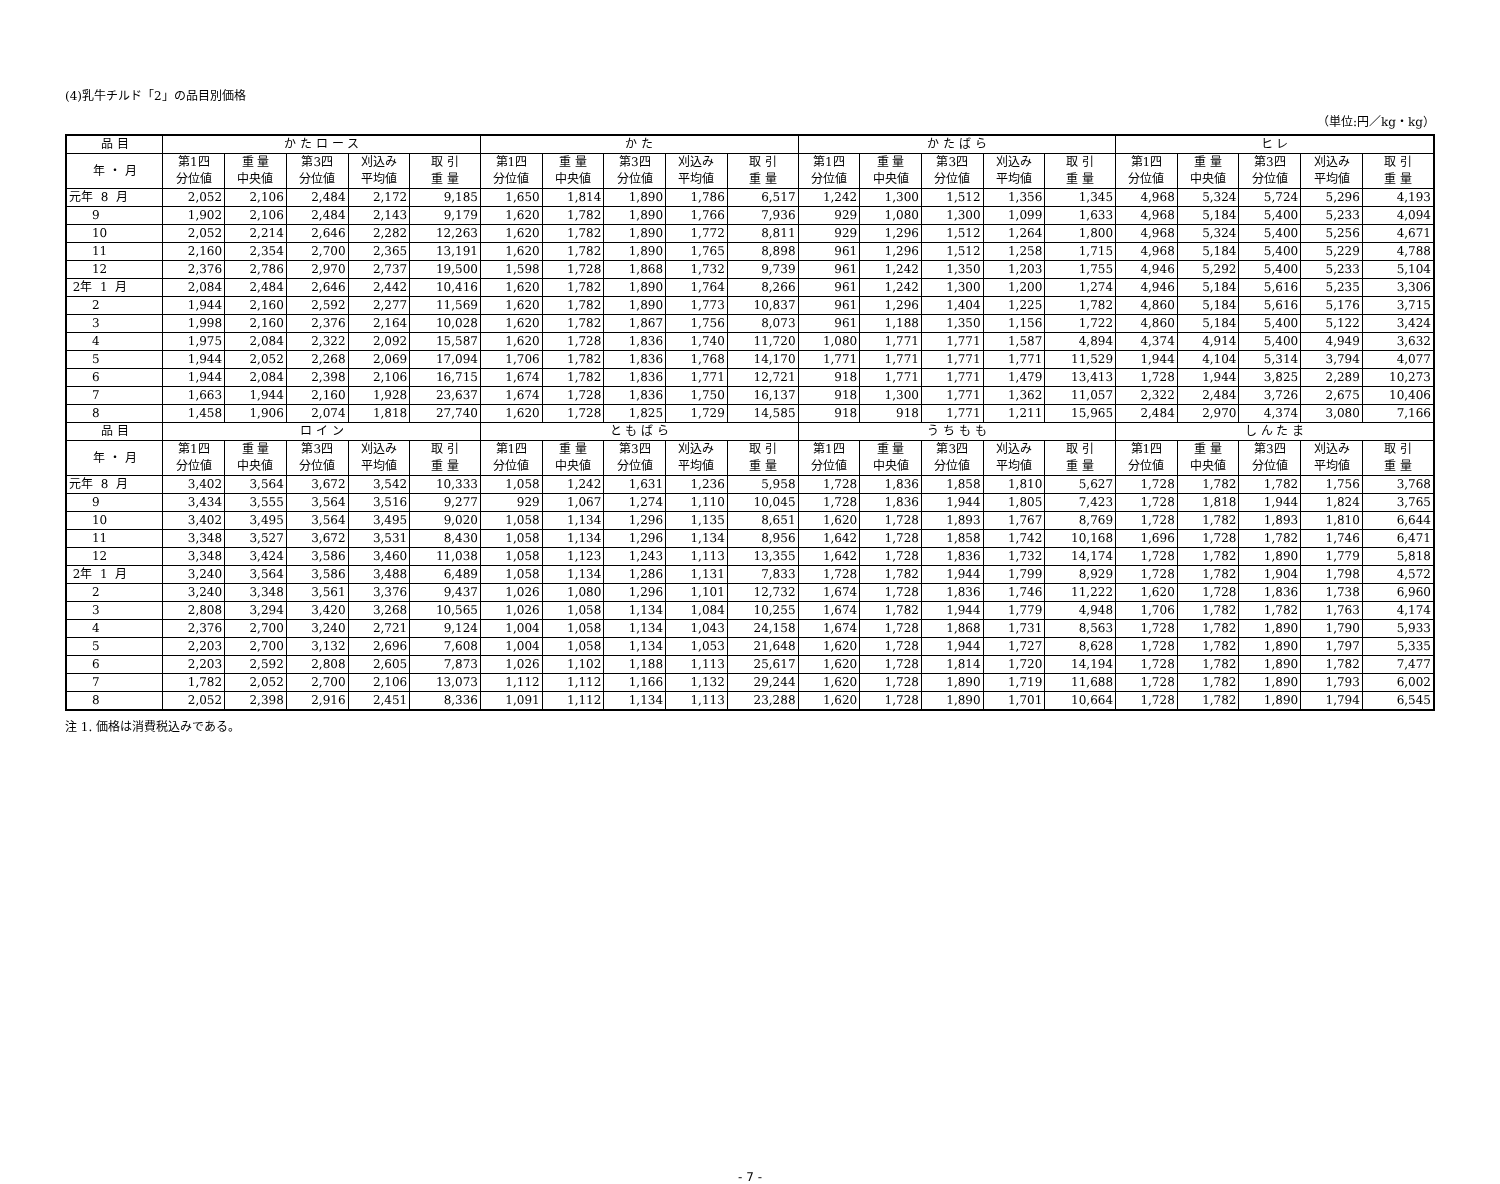(4)乳牛チルド「2」の品目別価格
（単位:円／kg・kg）
| 品 目 | か た ロ ー ス | | | | | か た | | | | | か た ば ら | | | | | ヒ レ | | | | |
| --- | --- | --- | --- | --- | --- | --- | --- | --- | --- | --- | --- | --- | --- | --- | --- | --- | --- | --- | --- | --- |
| 年 ・ 月 | 第1四 分位値 | 重 量 中央値 | 第3四 分位値 | 刈込み 平均値 | 取 引 重 量 | 第1四 分位値 | 重 量 中央値 | 第3四 分位値 | 刈込み 平均値 | 取 引 重 量 | 第1四 分位値 | 重 量 中央値 | 第3四 分位値 | 刈込み 平均値 | 取 引 重 量 | 第1四 分位値 | 重 量 中央値 | 第3四 分位値 | 刈込み 平均値 | 取 引 重 量 |
| 元年 8 月 | 2,052 | 2,106 | 2,484 | 2,172 | 9,185 | 1,650 | 1,814 | 1,890 | 1,786 | 6,517 | 1,242 | 1,300 | 1,512 | 1,356 | 1,345 | 4,968 | 5,324 | 5,724 | 5,296 | 4,193 |
| 9 | 1,902 | 2,106 | 2,484 | 2,143 | 9,179 | 1,620 | 1,782 | 1,890 | 1,766 | 7,936 | 929 | 1,080 | 1,300 | 1,099 | 1,633 | 4,968 | 5,184 | 5,400 | 5,233 | 4,094 |
| 10 | 2,052 | 2,214 | 2,646 | 2,282 | 12,263 | 1,620 | 1,782 | 1,890 | 1,772 | 8,811 | 929 | 1,296 | 1,512 | 1,264 | 1,800 | 4,968 | 5,324 | 5,400 | 5,256 | 4,671 |
| 11 | 2,160 | 2,354 | 2,700 | 2,365 | 13,191 | 1,620 | 1,782 | 1,890 | 1,765 | 8,898 | 961 | 1,296 | 1,512 | 1,258 | 1,715 | 4,968 | 5,184 | 5,400 | 5,229 | 4,788 |
| 12 | 2,376 | 2,786 | 2,970 | 2,737 | 19,500 | 1,598 | 1,728 | 1,868 | 1,732 | 9,739 | 961 | 1,242 | 1,350 | 1,203 | 1,755 | 4,946 | 5,292 | 5,400 | 5,233 | 5,104 |
| 2年 1 月 | 2,084 | 2,484 | 2,646 | 2,442 | 10,416 | 1,620 | 1,782 | 1,890 | 1,764 | 8,266 | 961 | 1,242 | 1,300 | 1,200 | 1,274 | 4,946 | 5,184 | 5,616 | 5,235 | 3,306 |
| 2 | 1,944 | 2,160 | 2,592 | 2,277 | 11,569 | 1,620 | 1,782 | 1,890 | 1,773 | 10,837 | 961 | 1,296 | 1,404 | 1,225 | 1,782 | 4,860 | 5,184 | 5,616 | 5,176 | 3,715 |
| 3 | 1,998 | 2,160 | 2,376 | 2,164 | 10,028 | 1,620 | 1,782 | 1,867 | 1,756 | 8,073 | 961 | 1,188 | 1,350 | 1,156 | 1,722 | 4,860 | 5,184 | 5,400 | 5,122 | 3,424 |
| 4 | 1,975 | 2,084 | 2,322 | 2,092 | 15,587 | 1,620 | 1,728 | 1,836 | 1,740 | 11,720 | 1,080 | 1,771 | 1,771 | 1,587 | 4,894 | 4,374 | 4,914 | 5,400 | 4,949 | 3,632 |
| 5 | 1,944 | 2,052 | 2,268 | 2,069 | 17,094 | 1,706 | 1,782 | 1,836 | 1,768 | 14,170 | 1,771 | 1,771 | 1,771 | 1,771 | 11,529 | 1,944 | 4,104 | 5,314 | 3,794 | 4,077 |
| 6 | 1,944 | 2,084 | 2,398 | 2,106 | 16,715 | 1,674 | 1,782 | 1,836 | 1,771 | 12,721 | 918 | 1,771 | 1,771 | 1,479 | 13,413 | 1,728 | 1,944 | 3,825 | 2,289 | 10,273 |
| 7 | 1,663 | 1,944 | 2,160 | 1,928 | 23,637 | 1,674 | 1,728 | 1,836 | 1,750 | 16,137 | 918 | 1,300 | 1,771 | 1,362 | 11,057 | 2,322 | 2,484 | 3,726 | 2,675 | 10,406 |
| 8 | 1,458 | 1,906 | 2,074 | 1,818 | 27,740 | 1,620 | 1,728 | 1,825 | 1,729 | 14,585 | 918 | 918 | 1,771 | 1,211 | 15,965 | 2,484 | 2,970 | 4,374 | 3,080 | 7,166 |
| 品 目 | ロ イ ン | | | | | と も ば ら | | | | | う ち も も | | | | | し ん た ま | | | | |
| 年 ・ 月 | 第1四 分位値 | 重 量 中央値 | 第3四 分位値 | 刈込み 平均値 | 取 引 重 量 | 第1四 分位値 | 重 量 中央値 | 第3四 分位値 | 刈込み 平均値 | 取 引 重 量 | 第1四 分位値 | 重 量 中央値 | 第3四 分位値 | 刈込み 平均値 | 取 引 重 量 | 第1四 分位値 | 重 量 中央値 | 第3四 分位値 | 刈込み 平均値 | 取 引 重 量 |
| 元年 8 月 | 3,402 | 3,564 | 3,672 | 3,542 | 10,333 | 1,058 | 1,242 | 1,631 | 1,236 | 5,958 | 1,728 | 1,836 | 1,858 | 1,810 | 5,627 | 1,728 | 1,782 | 1,782 | 1,756 | 3,768 |
| 9 | 3,434 | 3,555 | 3,564 | 3,516 | 9,277 | 929 | 1,067 | 1,274 | 1,110 | 10,045 | 1,728 | 1,836 | 1,944 | 1,805 | 7,423 | 1,728 | 1,818 | 1,944 | 1,824 | 3,765 |
| 10 | 3,402 | 3,495 | 3,564 | 3,495 | 9,020 | 1,058 | 1,134 | 1,296 | 1,135 | 8,651 | 1,620 | 1,728 | 1,893 | 1,767 | 8,769 | 1,728 | 1,782 | 1,893 | 1,810 | 6,644 |
| 11 | 3,348 | 3,527 | 3,672 | 3,531 | 8,430 | 1,058 | 1,134 | 1,296 | 1,134 | 8,956 | 1,642 | 1,728 | 1,858 | 1,742 | 10,168 | 1,696 | 1,728 | 1,782 | 1,746 | 6,471 |
| 12 | 3,348 | 3,424 | 3,586 | 3,460 | 11,038 | 1,058 | 1,123 | 1,243 | 1,113 | 13,355 | 1,642 | 1,728 | 1,836 | 1,732 | 14,174 | 1,728 | 1,782 | 1,890 | 1,779 | 5,818 |
| 2年 1 月 | 3,240 | 3,564 | 3,586 | 3,488 | 6,489 | 1,058 | 1,134 | 1,286 | 1,131 | 7,833 | 1,728 | 1,782 | 1,944 | 1,799 | 8,929 | 1,728 | 1,782 | 1,904 | 1,798 | 4,572 |
| 2 | 3,240 | 3,348 | 3,561 | 3,376 | 9,437 | 1,026 | 1,080 | 1,296 | 1,101 | 12,732 | 1,674 | 1,728 | 1,836 | 1,746 | 11,222 | 1,620 | 1,728 | 1,836 | 1,738 | 6,960 |
| 3 | 2,808 | 3,294 | 3,420 | 3,268 | 10,565 | 1,026 | 1,058 | 1,134 | 1,084 | 10,255 | 1,674 | 1,782 | 1,944 | 1,779 | 4,948 | 1,706 | 1,782 | 1,782 | 1,763 | 4,174 |
| 4 | 2,376 | 2,700 | 3,240 | 2,721 | 9,124 | 1,004 | 1,058 | 1,134 | 1,043 | 24,158 | 1,674 | 1,728 | 1,868 | 1,731 | 8,563 | 1,728 | 1,782 | 1,890 | 1,790 | 5,933 |
| 5 | 2,203 | 2,700 | 3,132 | 2,696 | 7,608 | 1,004 | 1,058 | 1,134 | 1,053 | 21,648 | 1,620 | 1,728 | 1,944 | 1,727 | 8,628 | 1,728 | 1,782 | 1,890 | 1,797 | 5,335 |
| 6 | 2,203 | 2,592 | 2,808 | 2,605 | 7,873 | 1,026 | 1,102 | 1,188 | 1,113 | 25,617 | 1,620 | 1,728 | 1,814 | 1,720 | 14,194 | 1,728 | 1,782 | 1,890 | 1,782 | 7,477 |
| 7 | 1,782 | 2,052 | 2,700 | 2,106 | 13,073 | 1,112 | 1,112 | 1,166 | 1,132 | 29,244 | 1,620 | 1,728 | 1,890 | 1,719 | 11,688 | 1,728 | 1,782 | 1,890 | 1,793 | 6,002 |
| 8 | 2,052 | 2,398 | 2,916 | 2,451 | 8,336 | 1,091 | 1,112 | 1,134 | 1,113 | 23,288 | 1,620 | 1,728 | 1,890 | 1,701 | 10,664 | 1,728 | 1,782 | 1,890 | 1,794 | 6,545 |
注 1. 価格は消費税込みである。
- 7 -